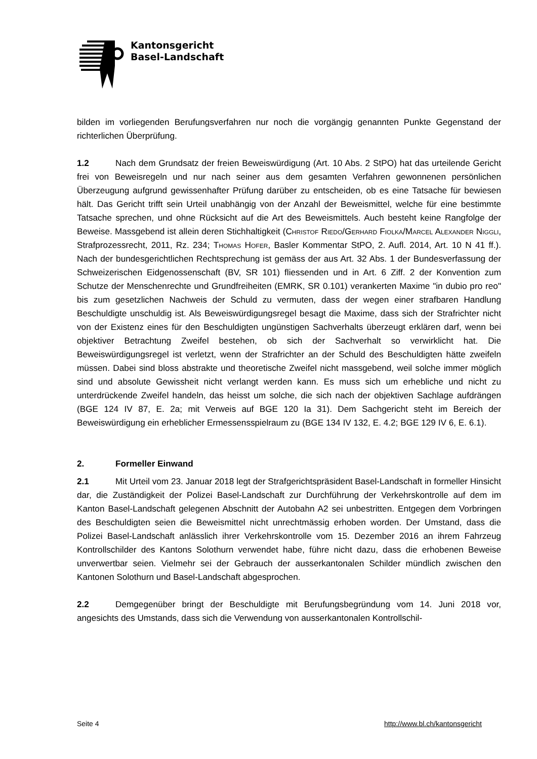Kantonsgericht
Basel-Landschaft
bilden im vorliegenden Berufungsverfahren nur noch die vorgängig genannten Punkte Gegenstand der richterlichen Überprüfung.
1.2 Nach dem Grundsatz der freien Beweiswürdigung (Art. 10 Abs. 2 StPO) hat das urteilende Gericht frei von Beweisregeln und nur nach seiner aus dem gesamten Verfahren gewonnenen persönlichen Überzeugung aufgrund gewissenhafter Prüfung darüber zu entscheiden, ob es eine Tatsache für bewiesen hält. Das Gericht trifft sein Urteil unabhängig von der Anzahl der Beweismittel, welche für eine bestimmte Tatsache sprechen, und ohne Rücksicht auf die Art des Beweismittels. Auch besteht keine Rangfolge der Beweise. Massgebend ist allein deren Stichhaltigkeit (Christof Riedo/Gerhard Fiolka/Marcel Alexander Niggli, Strafprozessrecht, 2011, Rz. 234; Thomas Hofer, Basler Kommentar StPO, 2. Aufl. 2014, Art. 10 N 41 ff.). Nach der bundesgerichtlichen Rechtsprechung ist gemäss der aus Art. 32 Abs. 1 der Bundesverfassung der Schweizerischen Eidgenossenschaft (BV, SR 101) fliessenden und in Art. 6 Ziff. 2 der Konvention zum Schutze der Menschenrechte und Grundfreiheiten (EMRK, SR 0.101) verankerten Maxime "in dubio pro reo" bis zum gesetzlichen Nachweis der Schuld zu vermuten, dass der wegen einer strafbaren Handlung Beschuldigte unschuldig ist. Als Beweiswürdigungsregel besagt die Maxime, dass sich der Strafrichter nicht von der Existenz eines für den Beschuldigten ungünstigen Sachverhalts überzeugt erklären darf, wenn bei objektiver Betrachtung Zweifel bestehen, ob sich der Sachverhalt so verwirklicht hat. Die Beweiswürdigungsregel ist verletzt, wenn der Strafrichter an der Schuld des Beschuldigten hätte zweifeln müssen. Dabei sind bloss abstrakte und theoretische Zweifel nicht massgebend, weil solche immer möglich sind und absolute Gewissheit nicht verlangt werden kann. Es muss sich um erhebliche und nicht zu unterdrückende Zweifel handeln, das heisst um solche, die sich nach der objektiven Sachlage aufdrängen (BGE 124 IV 87, E. 2a; mit Verweis auf BGE 120 Ia 31). Dem Sachgericht steht im Bereich der Beweiswürdigung ein erheblicher Ermessensspielraum zu (BGE 134 IV 132, E. 4.2; BGE 129 IV 6, E. 6.1).
2. Formeller Einwand
2.1 Mit Urteil vom 23. Januar 2018 legt der Strafgerichtspräsident Basel-Landschaft in formeller Hinsicht dar, die Zuständigkeit der Polizei Basel-Landschaft zur Durchführung der Verkehrskontrolle auf dem im Kanton Basel-Landschaft gelegenen Abschnitt der Autobahn A2 sei unbestritten. Entgegen dem Vorbringen des Beschuldigten seien die Beweismittel nicht unrechtmässig erhoben worden. Der Umstand, dass die Polizei Basel-Landschaft anlässlich ihrer Verkehrskontrolle vom 15. Dezember 2016 an ihrem Fahrzeug Kontrollschilder des Kantons Solothurn verwendet habe, führe nicht dazu, dass die erhobenen Beweise unverwertbar seien. Vielmehr sei der Gebrauch der ausserkantonalen Schilder mündlich zwischen den Kantonen Solothurn und Basel-Landschaft abgesprochen.
2.2 Demgegenüber bringt der Beschuldigte mit Berufungsbegründung vom 14. Juni 2018 vor, angesichts des Umstands, dass sich die Verwendung von ausserkantonalen Kontrollschil-
Seite 4 http://www.bl.ch/kantonsgericht